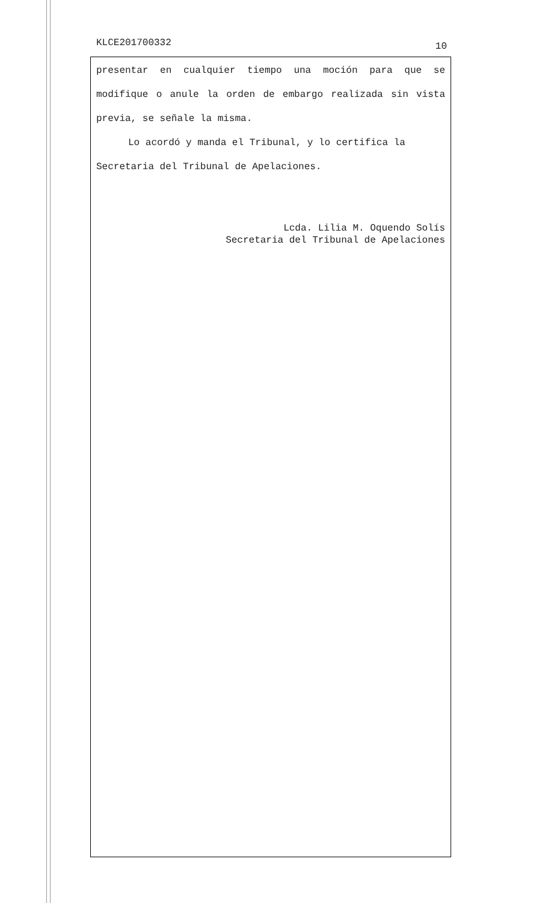KLCE201700332 10
presentar en cualquier tiempo una moción para que se modifique o anule la orden de embargo realizada sin vista previa, se señale la misma.
Lo acordó y manda el Tribunal, y lo certifica la Secretaria del Tribunal de Apelaciones.
Lcda. Lilia M. Oquendo Solís
Secretaria del Tribunal de Apelaciones